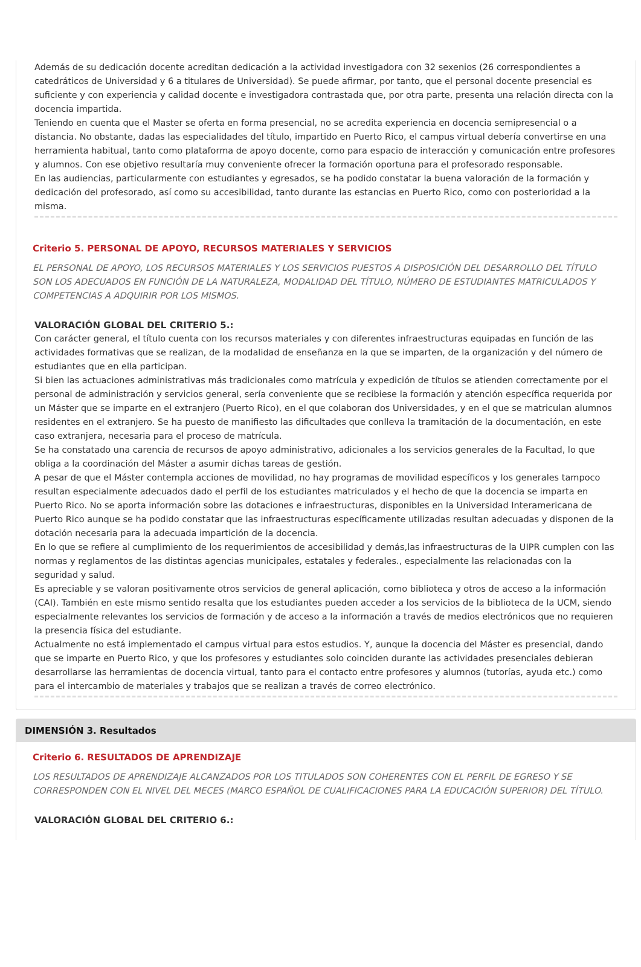Además de su dedicación docente acreditan dedicación a la actividad investigadora con 32 sexenios (26 correspondientes a catedráticos de Universidad y 6 a titulares de Universidad). Se puede afirmar, por tanto, que el personal docente presencial es suficiente y con experiencia y calidad docente e investigadora contrastada que, por otra parte, presenta una relación directa con la docencia impartida.
Teniendo en cuenta que el Master se oferta en forma presencial, no se acredita experiencia en docencia semipresencial o a distancia. No obstante, dadas las especialidades del título, impartido en Puerto Rico, el campus virtual debería convertirse en una herramienta habitual, tanto como plataforma de apoyo docente, como para espacio de interacción y comunicación entre profesores y alumnos. Con ese objetivo resultaría muy conveniente ofrecer la formación oportuna para el profesorado responsable.
En las audiencias, particularmente con estudiantes y egresados, se ha podido constatar la buena valoración de la formación y dedicación del profesorado, así como su accesibilidad, tanto durante las estancias en Puerto Rico, como con posterioridad a la misma.
Criterio 5. PERSONAL DE APOYO, RECURSOS MATERIALES Y SERVICIOS
EL PERSONAL DE APOYO, LOS RECURSOS MATERIALES Y LOS SERVICIOS PUESTOS A DISPOSICIÓN DEL DESARROLLO DEL TÍTULO SON LOS ADECUADOS EN FUNCIÓN DE LA NATURALEZA, MODALIDAD DEL TÍTULO, NÚMERO DE ESTUDIANTES MATRICULADOS Y COMPETENCIAS A ADQUIRIR POR LOS MISMOS.
VALORACIÓN GLOBAL DEL CRITERIO 5.:
Con carácter general, el título cuenta con los recursos materiales y con diferentes infraestructuras equipadas en función de las actividades formativas que se realizan, de la modalidad de enseñanza en la que se imparten, de la organización y del número de estudiantes que en ella participan.
Si bien las actuaciones administrativas más tradicionales como matrícula y expedición de títulos se atienden correctamente por el personal de administración y servicios general, sería conveniente que se recibiese la formación y atención específica requerida por un Máster que se imparte en el extranjero (Puerto Rico), en el que colaboran dos Universidades, y en el que se matriculan alumnos residentes en el extranjero. Se ha puesto de manifiesto las dificultades que conlleva la tramitación de la documentación, en este caso extranjera, necesaria para el proceso de matrícula.
Se ha constatado una carencia de recursos de apoyo administrativo, adicionales a los servicios generales de la Facultad, lo que obliga a la coordinación del Máster a asumir dichas tareas de gestión.
A pesar de que el Máster contempla acciones de movilidad, no hay programas de movilidad específicos y los generales tampoco resultan especialmente adecuados dado el perfil de los estudiantes matriculados y el hecho de que la docencia se imparta en Puerto Rico. No se aporta información sobre las dotaciones e infraestructuras, disponibles en la Universidad Interamericana de Puerto Rico aunque se ha podido constatar que las infraestructuras específicamente utilizadas resultan adecuadas y disponen de la dotación necesaria para la adecuada impartición de la docencia.
En lo que se refiere al cumplimiento de los requerimientos de accesibilidad y demás,las infraestructuras de la UIPR cumplen con las normas y reglamentos de las distintas agencias municipales, estatales y federales., especialmente las relacionadas con la seguridad y salud.
Es apreciable y se valoran positivamente otros servicios de general aplicación, como biblioteca y otros de acceso a la información (CAI). También en este mismo sentido resalta que los estudiantes pueden acceder a los servicios de la biblioteca de la UCM, siendo especialmente relevantes los servicios de formación y de acceso a la información a través de medios electrónicos que no requieren la presencia física del estudiante.
Actualmente no está implementado el campus virtual para estos estudios. Y, aunque la docencia del Máster es presencial, dando que se imparte en Puerto Rico, y que los profesores y estudiantes solo coinciden durante las actividades presenciales debieran desarrollarse las herramientas de docencia virtual, tanto para el contacto entre profesores y alumnos (tutorías, ayuda etc.) como para el intercambio de materiales y trabajos que se realizan a través de correo electrónico.
DIMENSIÓN 3. Resultados
Criterio 6. RESULTADOS DE APRENDIZAJE
LOS RESULTADOS DE APRENDIZAJE ALCANZADOS POR LOS TITULADOS SON COHERENTES CON EL PERFIL DE EGRESO Y SE CORRESPONDEN CON EL NIVEL DEL MECES (MARCO ESPAÑOL DE CUALIFICACIONES PARA LA EDUCACIÓN SUPERIOR) DEL TÍTULO.
VALORACIÓN GLOBAL DEL CRITERIO 6.: